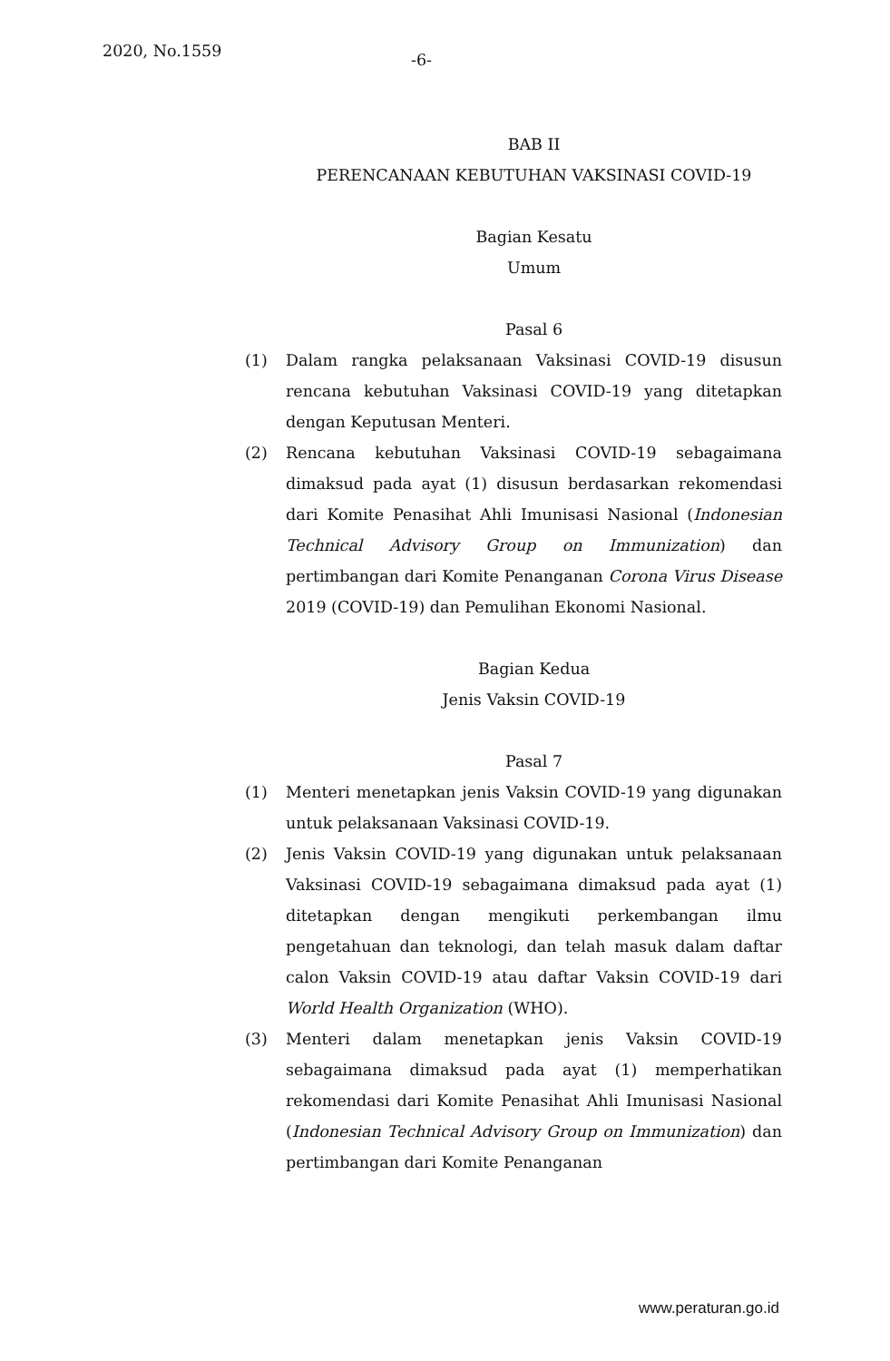2020, No.1559
-6-
BAB II
PERENCANAAN KEBUTUHAN VAKSINASI COVID-19
Bagian Kesatu
Umum
Pasal 6
(1) Dalam rangka pelaksanaan Vaksinasi COVID-19 disusun rencana kebutuhan Vaksinasi COVID-19 yang ditetapkan dengan Keputusan Menteri.
(2) Rencana kebutuhan Vaksinasi COVID-19 sebagaimana dimaksud pada ayat (1) disusun berdasarkan rekomendasi dari Komite Penasihat Ahli Imunisasi Nasional (Indonesian Technical Advisory Group on Immunization) dan pertimbangan dari Komite Penanganan Corona Virus Disease 2019 (COVID-19) dan Pemulihan Ekonomi Nasional.
Bagian Kedua
Jenis Vaksin COVID-19
Pasal 7
(1) Menteri menetapkan jenis Vaksin COVID-19 yang digunakan untuk pelaksanaan Vaksinasi COVID-19.
(2) Jenis Vaksin COVID-19 yang digunakan untuk pelaksanaan Vaksinasi COVID-19 sebagaimana dimaksud pada ayat (1) ditetapkan dengan mengikuti perkembangan ilmu pengetahuan dan teknologi, dan telah masuk dalam daftar calon Vaksin COVID-19 atau daftar Vaksin COVID-19 dari World Health Organization (WHO).
(3) Menteri dalam menetapkan jenis Vaksin COVID-19 sebagaimana dimaksud pada ayat (1) memperhatikan rekomendasi dari Komite Penasihat Ahli Imunisasi Nasional (Indonesian Technical Advisory Group on Immunization) dan pertimbangan dari Komite Penanganan
www.peraturan.go.id